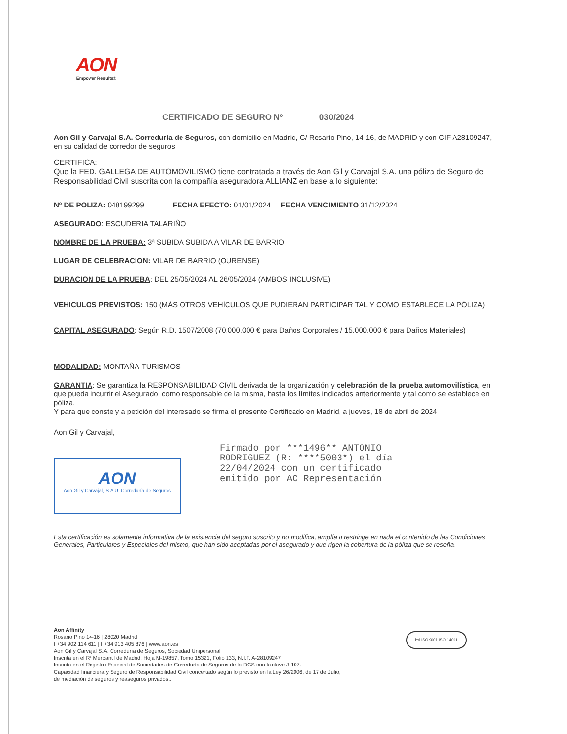AON
Empower Results®
CERTIFICADO DE SEGURO Nº 030/2024
Aon Gil y Carvajal S.A. Correduría de Seguros, con domicilio en Madrid, C/ Rosario Pino, 14-16, de MADRID y con CIF A28109247, en su calidad de corredor de seguros
CERTIFICA:
Que la FED. GALLEGA DE AUTOMOVILISMO tiene contratada a través de Aon Gil y Carvajal S.A. una póliza de Seguro de Responsabilidad Civil suscrita con la compañía aseguradora ALLIANZ en base a lo siguiente:
Nº DE POLIZA: 048199299 FECHA EFECTO: 01/01/2024 FECHA VENCIMIENTO 31/12/2024
ASEGURADO: ESCUDERIA TALARIÑO
NOMBRE DE LA PRUEBA: 3ª SUBIDA SUBIDA A VILAR DE BARRIO
LUGAR DE CELEBRACION: VILAR DE BARRIO (OURENSE)
DURACION DE LA PRUEBA: DEL 25/05/2024 AL 26/05/2024 (AMBOS INCLUSIVE)
VEHICULOS PREVISTOS: 150 (MÁS OTROS VEHÍCULOS QUE PUDIERAN PARTICIPAR TAL Y COMO ESTABLECE LA PÓLIZA)
CAPITAL ASEGURADO: Según R.D. 1507/2008 (70.000.000 € para Daños Corporales / 15.000.000 € para Daños Materiales)
MODALIDAD: MONTAÑA-TURISMOS
GARANTIA: Se garantiza la RESPONSABILIDAD CIVIL derivada de la organización y celebración de la prueba automovilística, en que pueda incurrir el Asegurado, como responsable de la misma, hasta los límites indicados anteriormente y tal como se establece en póliza.
Y para que conste y a petición del interesado se firma el presente Certificado en Madrid, a jueves, 18 de abril de 2024
Aon Gil y Carvajal,
AON
Aon Gil y Carvajal, S.A.U. Correduría de Seguros
Firmado por ***1496** ANTONIO
RODRIGUEZ (R: ****5003*) el día
22/04/2024 con un certificado
emitido por AC Representación
Esta certificación es solamente informativa de la existencia del seguro suscrito y no modifica, amplía o restringe en nada el contenido de las Condiciones Generales, Particulares y Especiales del mismo, que han sido aceptadas por el asegurado y que rigen la cobertura de la póliza que se reseña.
Aon Affinity
Rosario Pino 14-16 | 28020 Madrid
t +34 902 114 611 | f +34 913 405 876 | www.aon.es
Aon Gil y Carvajal S.A. Correduría de Seguros, Sociedad Unipersonal
Inscrita en el Rº Mercantil de Madrid, Hoja M-19857, Tomo 15321, Folio 133, N.I.F. A-28109247
Inscrita en el Registro Especial de Sociedades de Correduría de Seguros de la DGS con la clave J-107.
Capacidad financiera y Seguro de Responsabilidad Civil concertado según lo previsto en la Ley 26/2006, de 17 de Julio,
de mediación de seguros y reaseguros privados..
bsi ISO 9001 ISO 14001